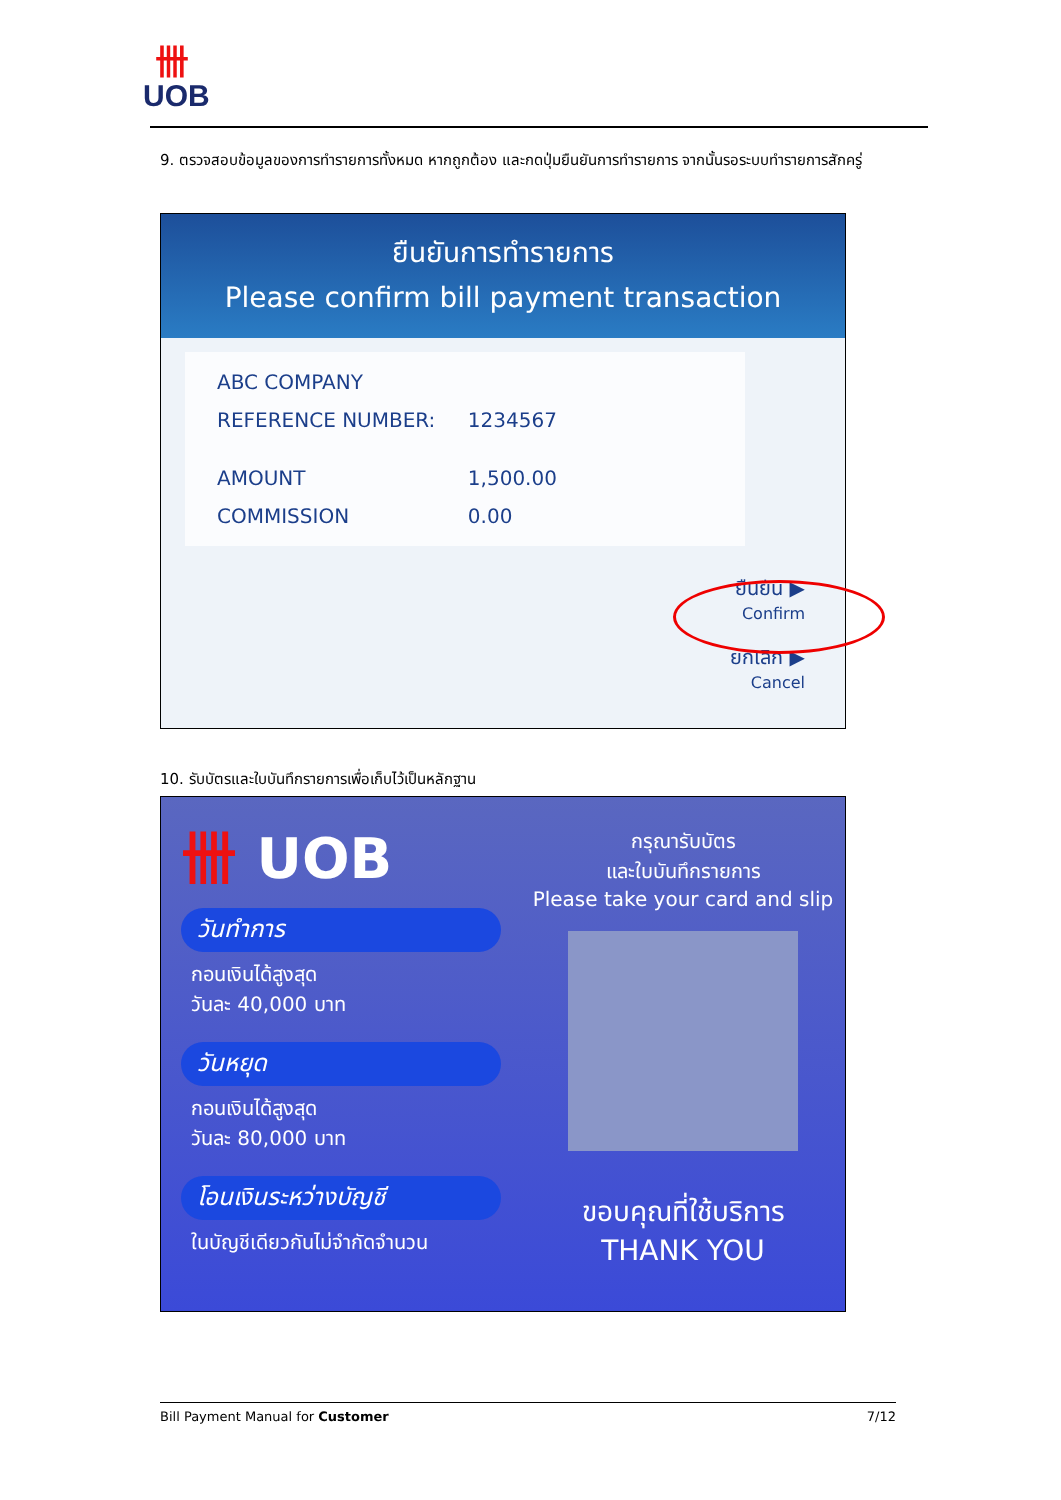卌
UOB
9. ตรวจสอบข้อมูลของการทำรายการทั้งหมด หากถูกต้อง และกดปุ่มยืนยันการทำรายการ จากนั้นรอระบบทำรายการสักครู่
ยืนยันการทำรายการ
Please confirm bill payment transaction
| ABC COMPANY | |
| REFERENCE NUMBER: | 1234567 |
| AMOUNT | 1,500.00 |
| COMMISSION | 0.00 |
ยืนยัน ▶
Confirm
ยกเลิก ▶
Cancel
10. รับบัตรและใบบันทึกรายการเพื่อเก็บไว้เป็นหลักฐาน
卌 UOB
วันทำการ
กอนเงินได้สูงสุด
วันละ 40,000 บาท
วันหยุด
กอนเงินได้สูงสุด
วันละ 80,000 บาท
โอนเงินระหว่างบัญชี
ในบัญชีเดียวกันไม่จำกัดจำนวน
กรุณารับบัตร
และใบบันทึกรายการ
Please take your card and slip
ขอบคุณที่ใช้บริการ
THANK YOU
Bill Payment Manual for Customer 7/12